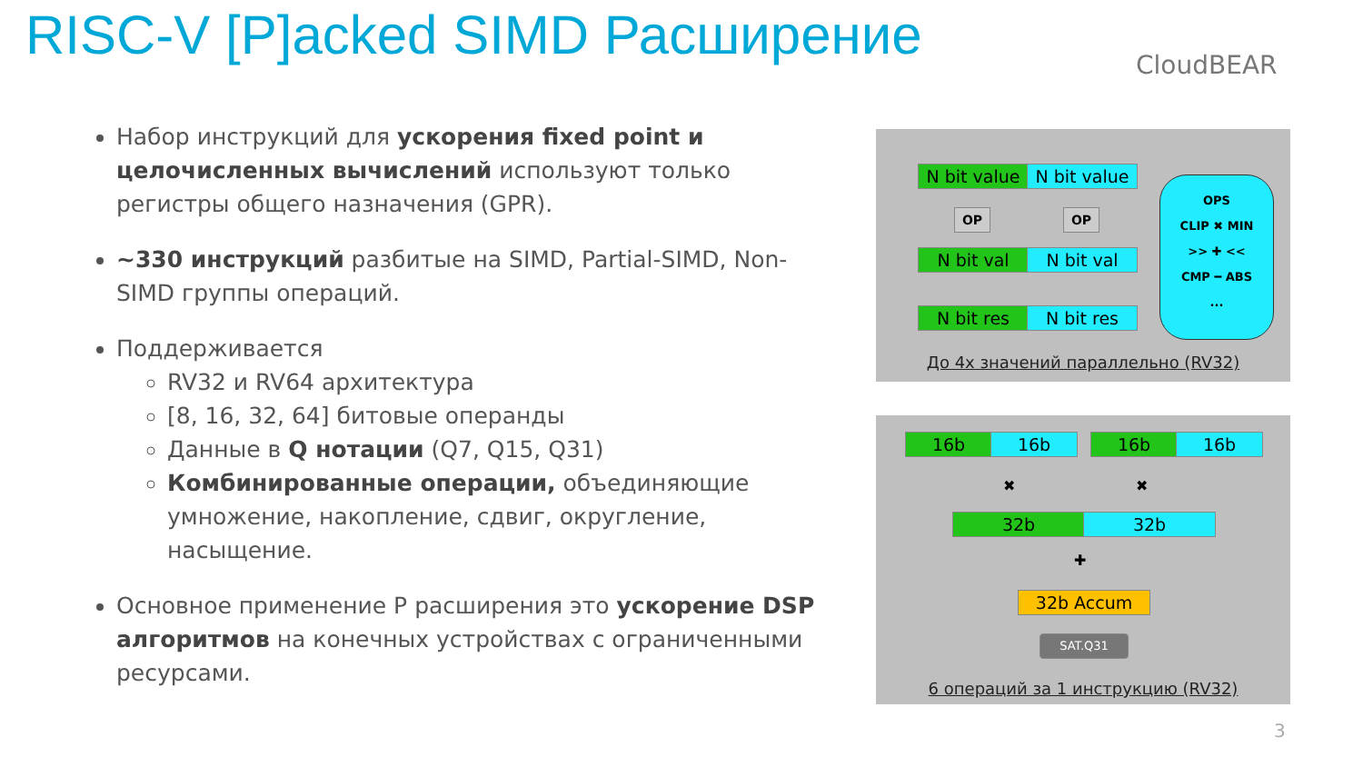RISC-V [P]acked SIMD Расширение
CloudBEAR
Набор инструкций для ускорения fixed point и целочисленных вычислений используют только регистры общего назначения (GPR).
~330 инструкций разбитые на SIMD, Partial-SIMD, Non-SIMD группы операций.
Поддерживается
RV32 и RV64 архитектура
[8, 16, 32, 64] битовые операнды
Данные в Q нотации (Q7, Q15, Q31)
Комбинированные операции, объединяющие умножение, накопление, сдвиг, округление, насыщение.
Основное применение P расширения это ускорение DSP алгоритмов на конечных устройствах с ограниченными ресурсами.
N bit value
N bit value
OP OP
N bit val N bit val
N bit res N bit res
OPS
CLIP ✖ MIN
>> ✚ <<
CMP ━ ABS
...
До 4х значений параллельно (RV32)
16b 16b 16b 16b
✖ ✖
32b 32b
✚
32b Accum
SAT.Q31
6 операций за 1 инструкцию (RV32)
3